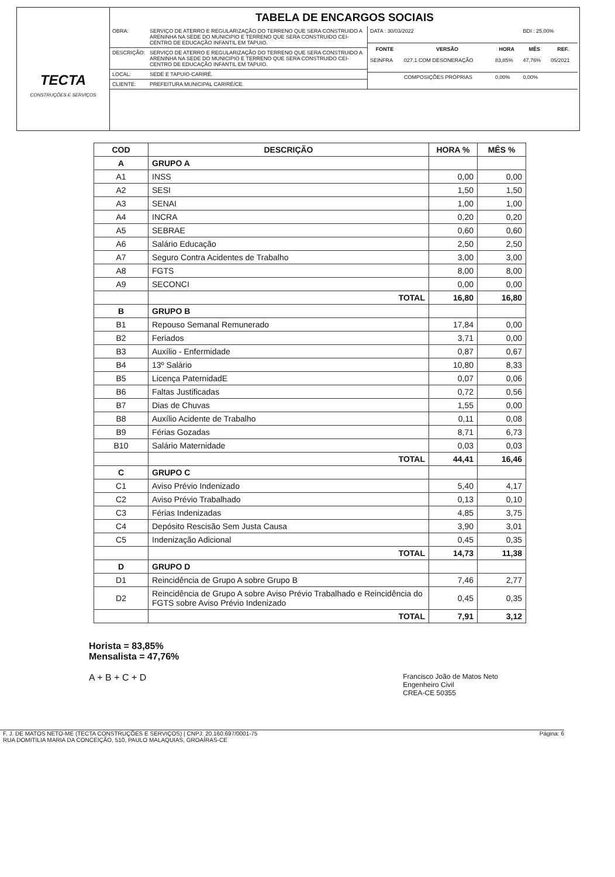TECTA
CONSTRUÇÕES E SERVIÇOS
TABELA DE ENCARGOS SOCIAIS
| OBRA: | SERVIÇO DE ATERRO E REGULARIZAÇÃO DO TERRENO QUE SERA CONSTRUIDO A ARENINHA NA SEDE DO MUNICIPIO E TERRENO QUE SERA CONSTRUIDO CEI-CENTRO DE EDUCAÇÃO INFANTIL EM TAPUIO. |
| DESCRIÇÃO: | SERVIÇO DE ATERRO E REGULARIZAÇÃO DO TERRENO QUE SERA CONSTRUIDO A ARENINHA NA SEDE DO MUNICIPIO E TERRENO QUE SERA CONSTRUIDO CEI-CENTRO DE EDUCAÇÃO INFANTIL EM TAPUIO. |
| LOCAL: | SEDE E TAPUIO-CARIRÉ. |
| CLIENTE: | PREFEITURA MUNICIPAL CARIRÉ/CE. |
| DATA : 30/03/2022 | | | BDI : 25,00% | |
| FONTE | VERSÃO | HORA | MÊS | REF. |
| SEINFRA | 027.1 COM DESONERAÇÃO | 83,85% | 47,76% | 05/2021 |
| | COMPOSIÇÕES PRÓPRIAS | 0,00% | 0,00% | |
| COD | DESCRIÇÃO | HORA % | MÊS % |
| --- | --- | --- | --- |
| A | GRUPO A | | |
| A1 | INSS | 0,00 | 0,00 |
| A2 | SESI | 1,50 | 1,50 |
| A3 | SENAI | 1,00 | 1,00 |
| A4 | INCRA | 0,20 | 0,20 |
| A5 | SEBRAE | 0,60 | 0,60 |
| A6 | Salário Educação | 2,50 | 2,50 |
| A7 | Seguro Contra Acidentes de Trabalho | 3,00 | 3,00 |
| A8 | FGTS | 8,00 | 8,00 |
| A9 | SECONCI | 0,00 | 0,00 |
| | TOTAL | 16,80 | 16,80 |
| B | GRUPO B | | |
| B1 | Repouso Semanal Remunerado | 17,84 | 0,00 |
| B2 | Feriados | 3,71 | 0,00 |
| B3 | Auxílio - Enfermidade | 0,87 | 0,67 |
| B4 | 13º Salário | 10,80 | 8,33 |
| B5 | Licença PaternidadE | 0,07 | 0,06 |
| B6 | Faltas Justificadas | 0,72 | 0,56 |
| B7 | Dias de Chuvas | 1,55 | 0,00 |
| B8 | Auxílio Acidente de Trabalho | 0,11 | 0,08 |
| B9 | Férias Gozadas | 8,71 | 6,73 |
| B10 | Salário Maternidade | 0,03 | 0,03 |
| | TOTAL | 44,41 | 16,46 |
| C | GRUPO C | | |
| C1 | Aviso Prévio Indenizado | 5,40 | 4,17 |
| C2 | Aviso Prévio Trabalhado | 0,13 | 0,10 |
| C3 | Férias Indenizadas | 4,85 | 3,75 |
| C4 | Depósito Rescisão Sem Justa Causa | 3,90 | 3,01 |
| C5 | Indenização Adicional | 0,45 | 0,35 |
| | TOTAL | 14,73 | 11,38 |
| D | GRUPO D | | |
| D1 | Reincidência de Grupo A sobre Grupo B | 7,46 | 2,77 |
| D2 | Reincidência de Grupo A sobre Aviso Prévio Trabalhado e Reincidência do FGTS sobre Aviso Prévio Indenizado | 0,45 | 0,35 |
| | TOTAL | 7,91 | 3,12 |
Horista = 83,85%
Mensalista = 47,76%
A + B + C + D Francisco João de Matos Neto
Engenheiro Civil
CREA-CE 50355
F. J. DE MATOS NETO-ME (TECTA CONSTRUÇÕES E SERVIÇOS) | CNPJ: 20.160.697/0001-75
RUA DOMITILIA MARIA DA CONCEIÇÃO, 510, PAULO MALAQUIAS, GROAÍRAS-CE
Página: 6